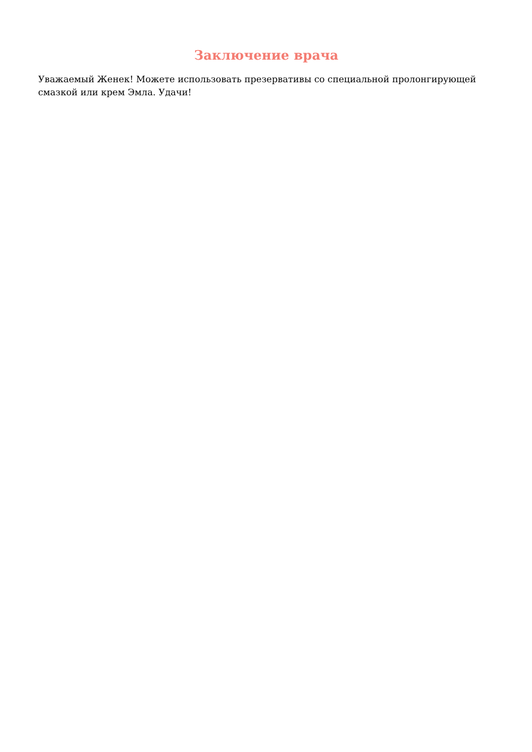Заключение врача
Уважаемый Женек! Можете использовать презервативы со специальной пролонгирующей смазкой или крем Эмла. Удачи!